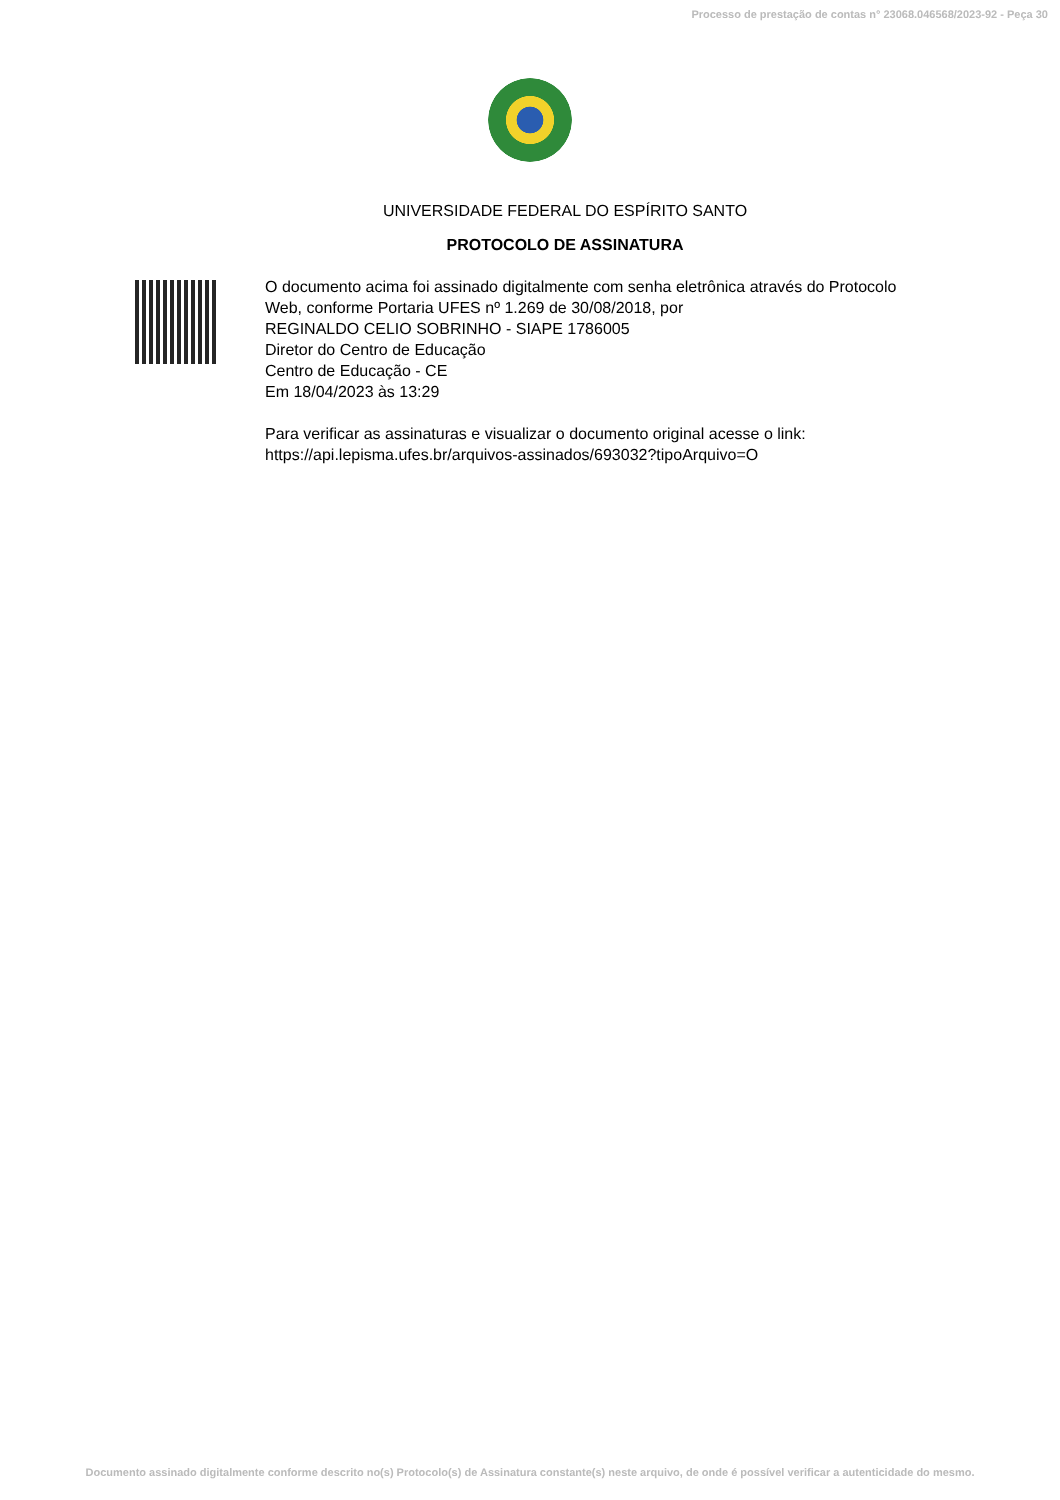Processo de prestação de contas n° 23068.046568/2023-92 - Peça 30
UNIVERSIDADE FEDERAL DO ESPÍRITO SANTO
PROTOCOLO DE ASSINATURA
O documento acima foi assinado digitalmente com senha eletrônica através do Protocolo
Web, conforme Portaria UFES nº 1.269 de 30/08/2018, por
REGINALDO CELIO SOBRINHO - SIAPE 1786005
Diretor do Centro de Educação
Centro de Educação - CE
Em 18/04/2023 às 13:29
Para verificar as assinaturas e visualizar o documento original acesse o link:
https://api.lepisma.ufes.br/arquivos-assinados/693032?tipoArquivo=O
Documento assinado digitalmente conforme descrito no(s) Protocolo(s) de Assinatura constante(s) neste arquivo, de onde é possível verificar a autenticidade do mesmo.